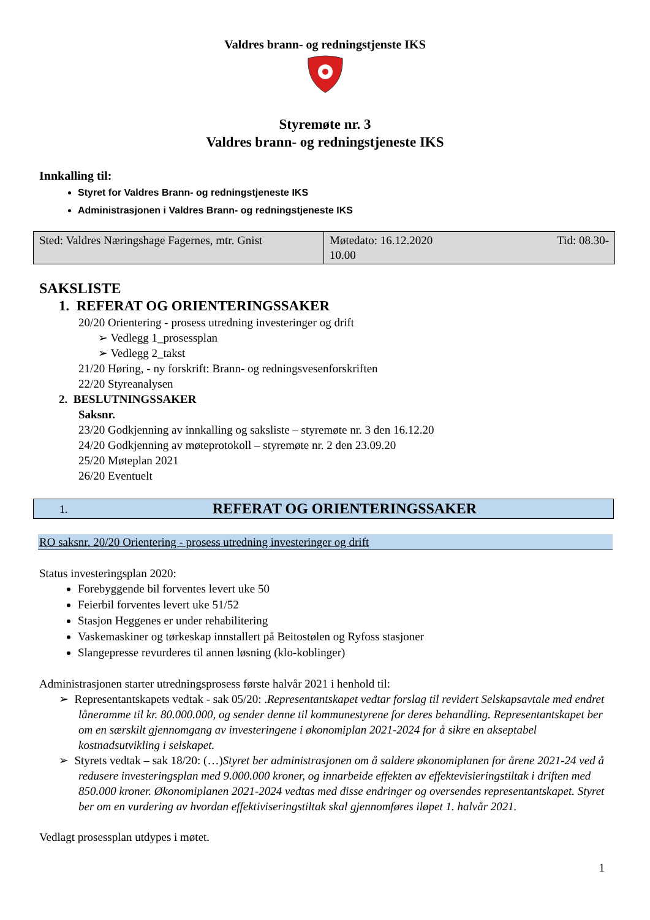Valdres brann- og redningstjenste IKS
Styremøte nr. 3
Valdres brann- og redningstjeneste IKS
Innkalling til:
Styret for Valdres Brann- og redningstjeneste IKS
Administrasjonen i Valdres Brann- og redningstjeneste IKS
| Sted: Valdres Næringshage Fagernes, mtr. Gnist | Møtedato: 16.12.2020 Tid: 08.30- 10.00 |
SAKSLISTE
1. REFERAT OG ORIENTERINGSSAKER
20/20 Orientering - prosess utredning investeringer og drift
➢ Vedlegg 1_prosessplan
➢ Vedlegg 2_takst
21/20 Høring, - ny forskrift: Brann- og redningsvesenforskriften
22/20 Styreanalysen
2. BESLUTNINGSSAKER
Saksnr.
23/20 Godkjenning av innkalling og saksliste – styremøte nr. 3 den 16.12.20
24/20 Godkjenning av møteprotokoll – styremøte nr. 2 den 23.09.20
25/20 Møteplan 2021
26/20 Eventuelt
1. REFERAT OG ORIENTERINGSSAKER
RO saksnr. 20/20 Orientering - prosess utredning investeringer og drift
Status investeringsplan 2020:
Forebyggende bil forventes levert uke 50
Feierbil forventes levert uke 51/52
Stasjon Heggenes er under rehabilitering
Vaskemaskiner og tørkeskap innstallert på Beitostølen og Ryfoss stasjoner
Slangepresse revurderes til annen løsning (klo-koblinger)
Administrasjonen starter utredningsprosess første halvår 2021 i henhold til:
➢ Representantskapets vedtak - sak 05/20: .Representantskapet vedtar forslag til revidert Selskapsavtale med endret låneramme til kr. 80.000.000, og sender denne til kommunestyrene for deres behandling. Representantskapet ber om en særskilt gjennomgang av investeringene i økonomiplan 2021-2024 for å sikre en akseptabel kostnadsutvikling i selskapet.
➢ Styrets vedtak – sak 18/20: (…)Styret ber administrasjonen om å saldere økonomiplanen for årene 2021-24 ved å redusere investeringsplan med 9.000.000 kroner, og innarbeide effekten av effektevisieringstiltak i driften med 850.000 kroner. Økonomiplanen 2021-2024 vedtas med disse endringer og oversendes representantskapet. Styret ber om en vurdering av hvordan effektiviseringstiltak skal gjennomføres iløpet 1. halvår 2021.
Vedlagt prosessplan utdypes i møtet.
1